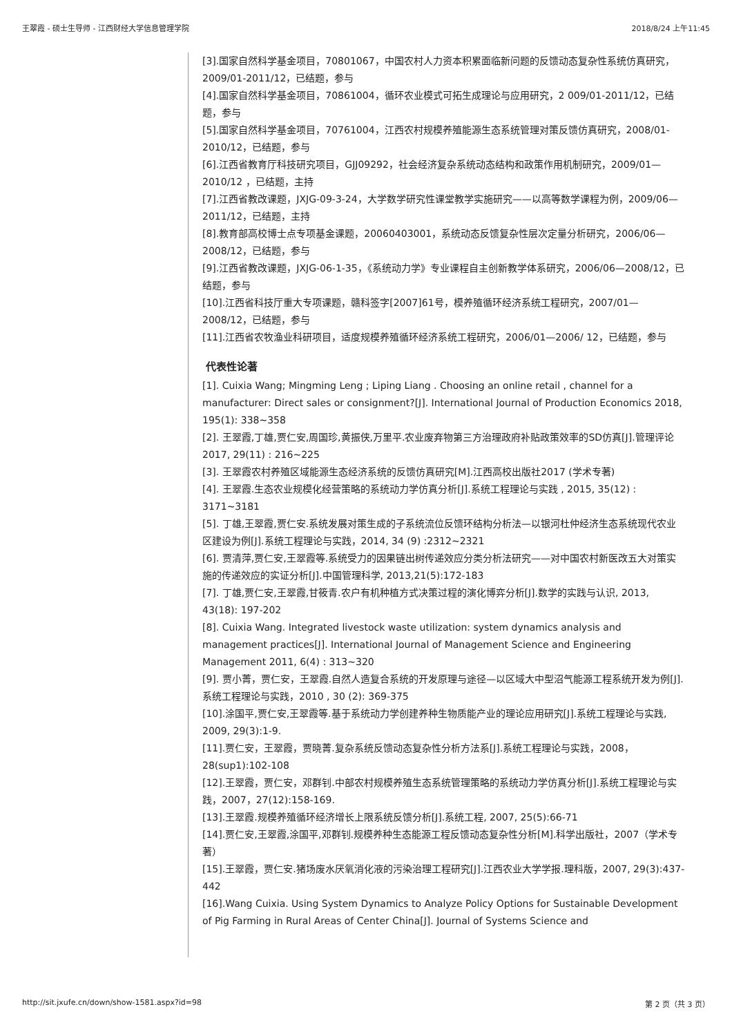王翠霞 - 硕士生导师 - 江西财经大学信息管理学院 2018/8/24 上午11:45
[3].国家自然科学基金项目，70801067，中国农村人力资本积累面临新问题的反馈动态复杂性系统仿真研究，2009/01-2011/12，已结题，参与
[4].国家自然科学基金项目，70861004，循环农业模式可拓生成理论与应用研究，2 009/01-2011/12，已结题，参与
[5].国家自然科学基金项目，70761004，江西农村规模养殖能源生态系统管理对策反馈仿真研究，2008/01-2010/12，已结题，参与
[6].江西省教育厅科技研究项目，GJJ09292，社会经济复杂系统动态结构和政策作用机制研究，2009/01—2010/12 ，已结题，主持
[7].江西省教改课题，JXJG-09-3-24，大学数学研究性课堂教学实施研究——以高等数学课程为例，2009/06—2011/12，已结题，主持
[8].教育部高校博士点专项基金课题，20060403001，系统动态反馈复杂性层次定量分析研究，2006/06—2008/12，已结题，参与
[9].江西省教改课题，JXJG-06-1-35，《系统动力学》专业课程自主创新教学体系研究，2006/06—2008/12，已结题，参与
[10].江西省科技厅重大专项课题，赣科签字[2007]61号，模养殖循环经济系统工程研究，2007/01—2008/12，已结题，参与
[11].江西省农牧渔业科研项目，适度规模养殖循环经济系统工程研究，2006/01—2006/ 12，已结题，参与
代表性论著
[1]. Cuixia Wang; Mingming Leng ; Liping Liang . Choosing an online retail , channel for a manufacturer: Direct sales or consignment?[J]. International Journal of Production Economics 2018, 195(1): 338~358
[2]. 王翠霞,丁雄,贾仁安,周国珍,黄振侠,万里平.农业废弃物第三方治理政府补贴政策效率的SD仿真[J].管理评论2017, 29(11) : 216~225
[3]. 王翠霞农村养殖区域能源生态经济系统的反馈仿真研究[M].江西高校出版社2017 (学术专著)
[4]. 王翠霞.生态农业规模化经营策略的系统动力学仿真分析[J].系统工程理论与实践 , 2015, 35(12) : 3171~3181
[5]. 丁雄,王翠霞,贾仁安.系统发展对策生成的子系统流位反馈环结构分析法—以银河杜仲经济生态系统现代农业区建设为例[J].系统工程理论与实践，2014, 34 (9) :2312~2321
[6]. 贾清萍,贾仁安,王翠霞等.系统受力的因果链出树传递效应分类分析法研究——对中国农村新医改五大对策实施的传递效应的实证分析[J].中国管理科学, 2013,21(5):172-183
[7]. 丁雄,贾仁安,王翠霞,甘筱青.农户有机种植方式决策过程的演化博弈分析[J].数学的实践与认识, 2013, 43(18): 197-202
[8]. Cuixia Wang. Integrated livestock waste utilization: system dynamics analysis and management practices[J]. International Journal of Management Science and Engineering Management 2011, 6(4) : 313~320
[9]. 贾小菁，贾仁安，王翠霞.自然人造复合系统的开发原理与途径—以区域大中型沼气能源工程系统开发为例[J].系统工程理论与实践，2010 , 30 (2): 369-375
[10].涂国平,贾仁安,王翠霞等.基于系统动力学创建养种生物质能产业的理论应用研究[J].系统工程理论与实践, 2009, 29(3):1-9.
[11].贾仁安，王翠霞，贾晓菁.复杂系统反馈动态复杂性分析方法系[J].系统工程理论与实践，2008，28(sup1):102-108
[12].王翠霞，贾仁安，邓群钊.中部农村规模养殖生态系统管理策略的系统动力学仿真分析[J].系统工程理论与实践，2007，27(12):158-169.
[13].王翠霞.规模养殖循环经济增长上限系统反馈分析[J].系统工程, 2007, 25(5):66-71
[14].贾仁安,王翠霞,涂国平,邓群钊.规模养种生态能源工程反馈动态复杂性分析[M].科学出版社，2007（学术专著）
[15].王翠霞，贾仁安.猪场废水厌氧消化液的污染治理工程研究[J].江西农业大学学报.理科版，2007, 29(3):437-442
[16].Wang Cuixia. Using System Dynamics to Analyze Policy Options for Sustainable Development of Pig Farming in Rural Areas of Center China[J]. Journal of Systems Science and
http://sit.jxufe.cn/down/show-1581.aspx?id=98 第 2 页（共 3 页）